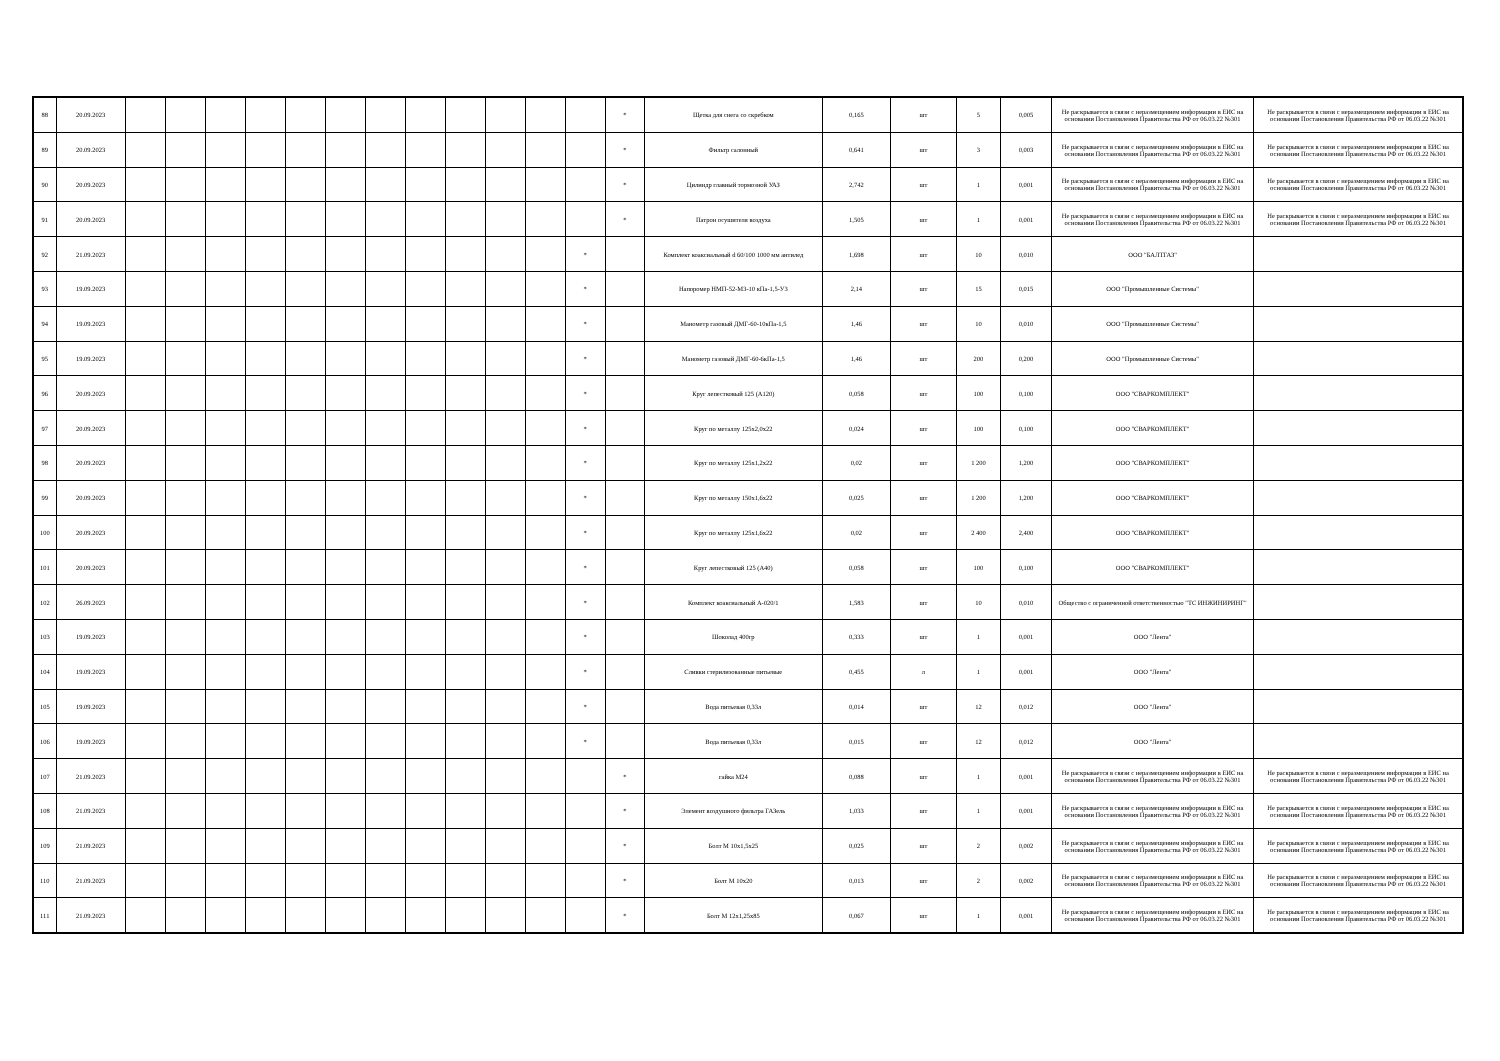| 88 | 20.09.2023 | | | | | | | | | | | | | * | Щетка для снега со скребком | 0,165 | шт | 5 | 0,005 | Не раскрывается в связи с неразмещением информации в ЕИС на основании Постановления Правительства РФ от 06.03.22 №301 | Не раскрывается в связи с неразмещением информации в ЕИС на основании Постановления Правительства РФ от 06.03.22 №301 |
| 89 | 20.09.2023 | | | | | | | | | | | | | * | Фильтр салонный | 0,641 | шт | 3 | 0,003 | Не раскрывается в связи с неразмещением информации в ЕИС на основании Постановления Правительства РФ от 06.03.22 №301 | Не раскрывается в связи с неразмещением информации в ЕИС на основании Постановления Правительства РФ от 06.03.22 №301 |
| 90 | 20.09.2023 | | | | | | | | | | | | | * | Цилиндр главный тормозной УАЗ | 2,742 | шт | 1 | 0,001 | Не раскрывается в связи с неразмещением информации в ЕИС на основании Постановления Правительства РФ от 06.03.22 №301 | Не раскрывается в связи с неразмещением информации в ЕИС на основании Постановления Правительства РФ от 06.03.22 №301 |
| 91 | 20.09.2023 | | | | | | | | | | | | | * | Патрон осушителя воздуха | 1,505 | шт | 1 | 0,001 | Не раскрывается в связи с неразмещением информации в ЕИС на основании Постановления Правительства РФ от 06.03.22 №301 | Не раскрывается в связи с неразмещением информации в ЕИС на основании Постановления Правительства РФ от 06.03.22 №301 |
| 92 | 21.09.2023 | | | | | | | | | | | | * | | Комплект коаксиальный d 60/100 1000 мм антилед | 1,698 | шт | 10 | 0,010 | ООО "БАЛТГАЗ" | |
| 93 | 19.09.2023 | | | | | | | | | | | | * | | Напоромер НМП-52-М3-10 кПа-1,5-У3 | 2,14 | шт | 15 | 0,015 | ООО "Промышленные Системы" | |
| 94 | 19.09.2023 | | | | | | | | | | | | * | | Манометр газовый ДМГ-60-10кПа-1,5 | 1,46 | шт | 10 | 0,010 | ООО "Промышленные Системы" | |
| 95 | 19.09.2023 | | | | | | | | | | | | * | | Манометр газовый ДМГ-60-6кПа-1,5 | 1,46 | шт | 200 | 0,200 | ООО "Промышленные Системы" | |
| 96 | 20.09.2023 | | | | | | | | | | | | * | | Круг лепестковый 125 (А120) | 0,058 | шт | 100 | 0,100 | ООО "СВАРКОМПЛЕКТ" | |
| 97 | 20.09.2023 | | | | | | | | | | | | * | | Круг по металлу 125х2,0х22 | 0,024 | шт | 100 | 0,100 | ООО "СВАРКОМПЛЕКТ" | |
| 98 | 20.09.2023 | | | | | | | | | | | | * | | Круг по металлу 125х1,2х22 | 0,02 | шт | 1 200 | 1,200 | ООО "СВАРКОМПЛЕКТ" | |
| 99 | 20.09.2023 | | | | | | | | | | | | * | | Круг по металлу 150х1,6х22 | 0,025 | шт | 1 200 | 1,200 | ООО "СВАРКОМПЛЕКТ" | |
| 100 | 20.09.2023 | | | | | | | | | | | | * | | Круг по металлу 125х1,6х22 | 0,02 | шт | 2 400 | 2,400 | ООО "СВАРКОМПЛЕКТ" | |
| 101 | 20.09.2023 | | | | | | | | | | | | * | | Круг лепестковый 125 (А40) | 0,058 | шт | 100 | 0,100 | ООО "СВАРКОМПЛЕКТ" | |
| 102 | 26.09.2023 | | | | | | | | | | | | * | | Комплект коаксиальный А-020/1 | 1,583 | шт | 10 | 0,010 | Общество с ограниченной ответственностью "ТС ИНЖИНИРИНГ" | |
| 103 | 19.09.2023 | | | | | | | | | | | | * | | Шоколад 400гр | 0,333 | шт | 1 | 0,001 | ООО "Лента" | |
| 104 | 19.09.2023 | | | | | | | | | | | | * | | Сливки стерилизованные питьевые | 0,455 | л | 1 | 0,001 | ООО "Лента" | |
| 105 | 19.09.2023 | | | | | | | | | | | | * | | Вода питьевая 0,33л | 0,014 | шт | 12 | 0,012 | ООО "Лента" | |
| 106 | 19.09.2023 | | | | | | | | | | | | * | | Вода питьевая 0,33л | 0,015 | шт | 12 | 0,012 | ООО "Лента" | |
| 107 | 21.09.2023 | | | | | | | | | | | | | * | гайка М24 | 0,088 | шт | 1 | 0,001 | Не раскрывается в связи с неразмещением информации в ЕИС на основании Постановления Правительства РФ от 06.03.22 №301 | Не раскрывается в связи с неразмещением информации в ЕИС на основании Постановления Правительства РФ от 06.03.22 №301 |
| 108 | 21.09.2023 | | | | | | | | | | | | | * | Элемент воздушного фильтра ГАЗель | 1,033 | шт | 1 | 0,001 | Не раскрывается в связи с неразмещением информации в ЕИС на основании Постановления Правительства РФ от 06.03.22 №301 | Не раскрывается в связи с неразмещением информации в ЕИС на основании Постановления Правительства РФ от 06.03.22 №301 |
| 109 | 21.09.2023 | | | | | | | | | | | | | * | Болт М 10х1,5х25 | 0,025 | шт | 2 | 0,002 | Не раскрывается в связи с неразмещением информации в ЕИС на основании Постановления Правительства РФ от 06.03.22 №301 | Не раскрывается в связи с неразмещением информации в ЕИС на основании Постановления Правительства РФ от 06.03.22 №301 |
| 110 | 21.09.2023 | | | | | | | | | | | | | * | Болт М 10х20 | 0,013 | шт | 2 | 0,002 | Не раскрывается в связи с неразмещением информации в ЕИС на основании Постановления Правительства РФ от 06.03.22 №301 | Не раскрывается в связи с неразмещением информации в ЕИС на основании Постановления Правительства РФ от 06.03.22 №301 |
| 111 | 21.09.2023 | | | | | | | | | | | | | * | Болт М 12х1,25х85 | 0,067 | шт | 1 | 0,001 | Не раскрывается в связи с неразмещением информации в ЕИС на основании Постановления Правительства РФ от 06.03.22 №301 | Не раскрывается в связи с неразмещением информации в ЕИС на основании Постановления Правительства РФ от 06.03.22 №301 |